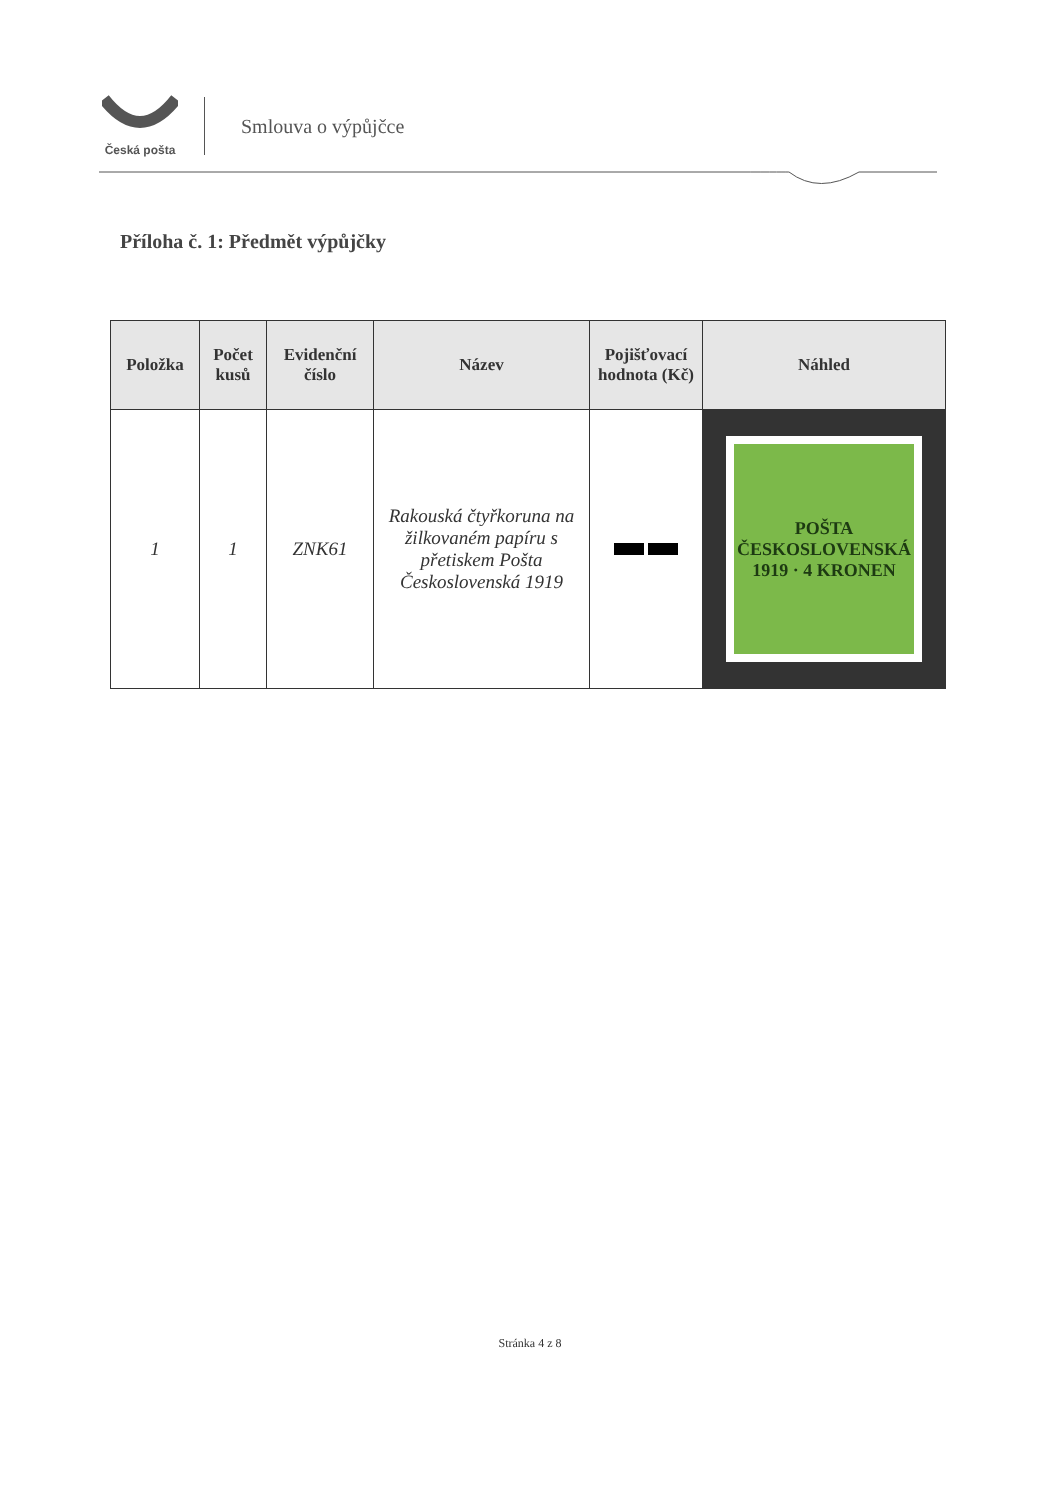Česká pošta
Smlouva o výpůjčce
Příloha č. 1: Předmět výpůjčky
| Položka | Počet kusů | Evidenční číslo | Název | Pojišťovací hodnota (Kč) | Náhled |
| --- | --- | --- | --- | --- | --- |
| 1 | 1 | ZNK61 | Rakouská čtyřkoruna na žilkovaném papíru s přetiskem Pošta Československá 1919 | | POŠTA ČESKOSLOVENSKÁ 1919 · 4 KRONEN |
Stránka 4 z 8